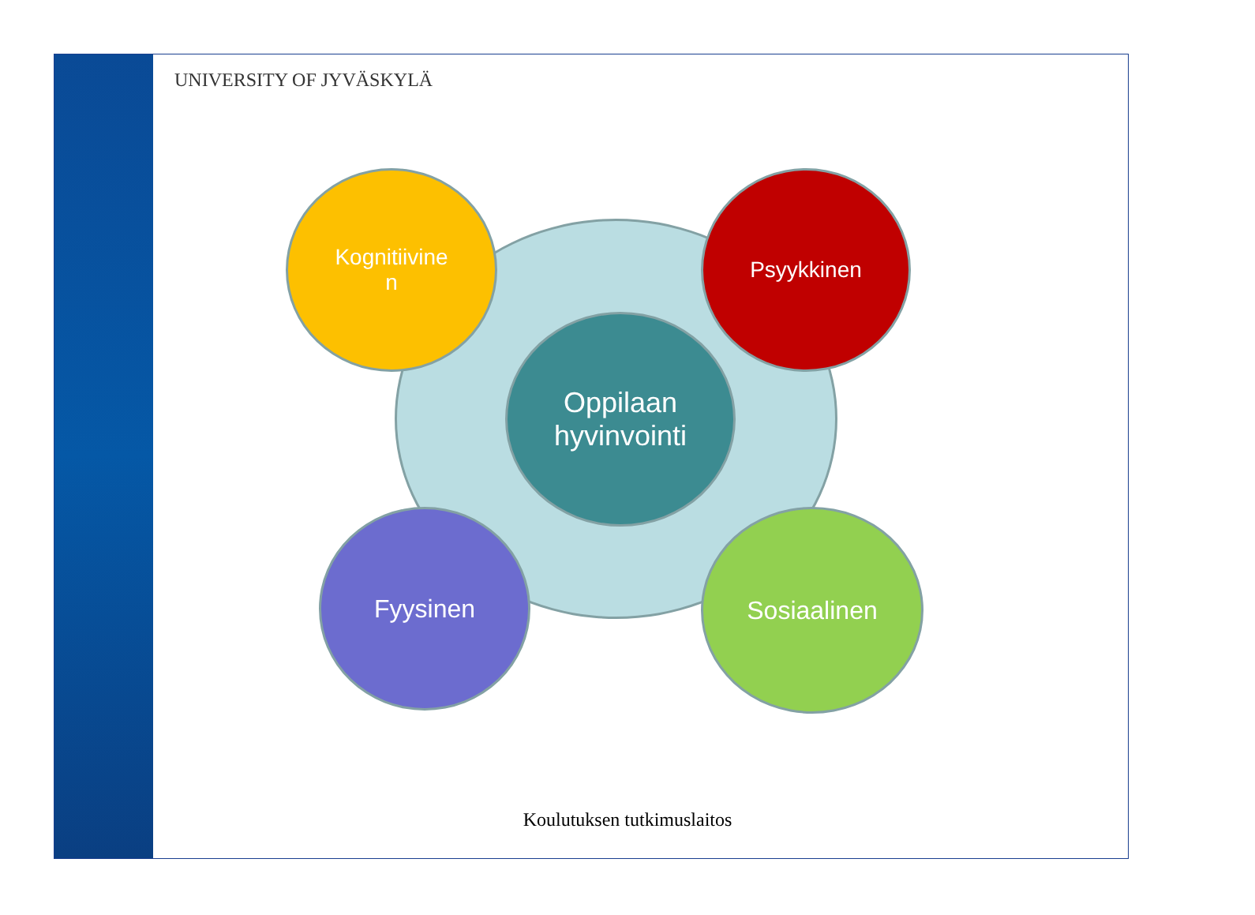UNIVERSITY OF JYVÄSKYLÄ
Kognitiivine
n
Psyykkinen
Oppilaan
hyvinvointi
Fyysinen Sosiaalinen
Koulutuksen tutkimuslaitos